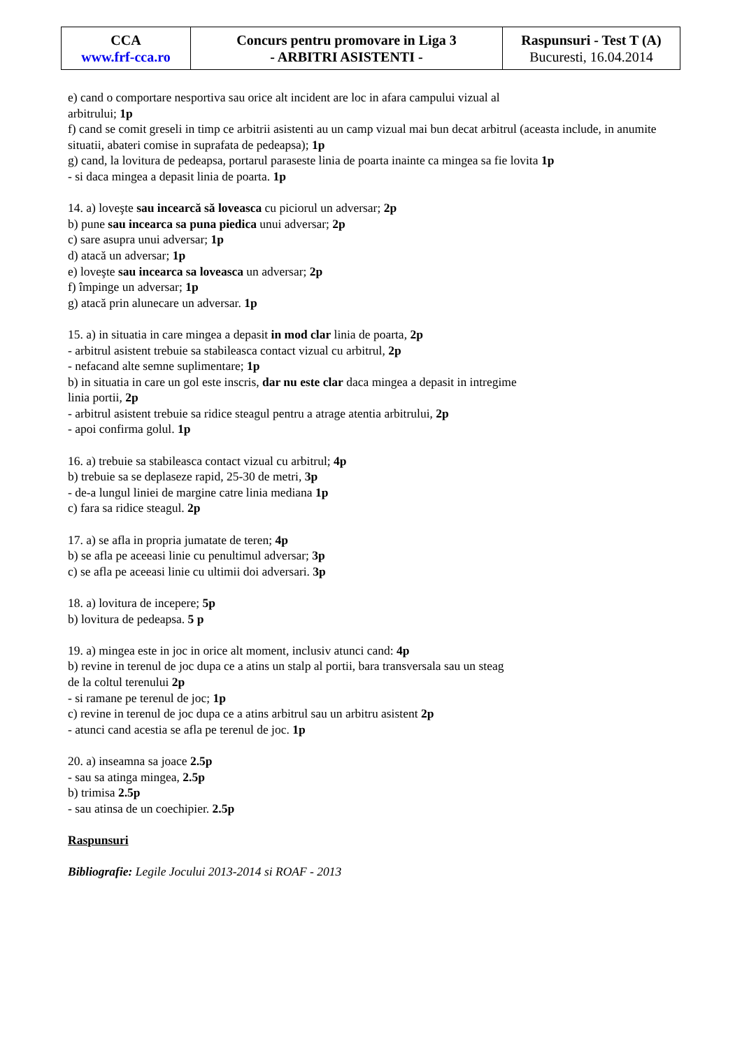| CCA www.frf-cca.ro | Concurs pentru promovare in Liga 3 - ARBITRI ASISTENTI - | Raspunsuri - Test T (A) Bucuresti, 16.04.2014 |
e) cand o comportare nesportiva sau orice alt incident are loc in afara campului vizual al
arbitrului; 1p
f) cand se comit greseli in timp ce arbitrii asistenti au un camp vizual mai bun decat arbitrul (aceasta include, in anumite situatii, abateri comise in suprafata de pedeapsa); 1p
g) cand, la lovitura de pedeapsa, portarul paraseste linia de poarta inainte ca mingea sa fie lovita 1p
- si daca mingea a depasit linia de poarta. 1p
14. a) loveşte sau incearcă să loveasca cu piciorul un adversar; 2p
b) pune sau incearca sa puna piedica unui adversar; 2p
c) sare asupra unui adversar; 1p
d) atacă un adversar; 1p
e) loveşte sau incearca sa loveasca un adversar; 2p
f) împinge un adversar; 1p
g) atacă prin alunecare un adversar. 1p
15. a) in situatia in care mingea a depasit in mod clar linia de poarta, 2p
- arbitrul asistent trebuie sa stabileasca contact vizual cu arbitrul, 2p
- nefacand alte semne suplimentare; 1p
b) in situatia in care un gol este inscris, dar nu este clar daca mingea a depasit in intregime
linia portii, 2p
- arbitrul asistent trebuie sa ridice steagul pentru a atrage atentia arbitrului, 2p
- apoi confirma golul. 1p
16. a) trebuie sa stabileasca contact vizual cu arbitrul; 4p
b) trebuie sa se deplaseze rapid, 25-30 de metri, 3p
- de-a lungul liniei de margine catre linia mediana 1p
c) fara sa ridice steagul. 2p
17. a) se afla in propria jumatate de teren; 4p
b) se afla pe aceeasi linie cu penultimul adversar; 3p
c) se afla pe aceeasi linie cu ultimii doi adversari. 3p
18. a) lovitura de incepere; 5p
b) lovitura de pedeapsa. 5 p
19. a) mingea este in joc in orice alt moment, inclusiv atunci cand: 4p
b) revine in terenul de joc dupa ce a atins un stalp al portii, bara transversala sau un steag
de la coltul terenului 2p
- si ramane pe terenul de joc; 1p
c) revine in terenul de joc dupa ce a atins arbitrul sau un arbitru asistent 2p
- atunci cand acestia se afla pe terenul de joc. 1p
20. a) inseamna sa joace 2.5p
- sau sa atinga mingea, 2.5p
b) trimisa 2.5p
- sau atinsa de un coechipier. 2.5p
Raspunsuri
Bibliografie: Legile Jocului 2013-2014 si ROAF - 2013